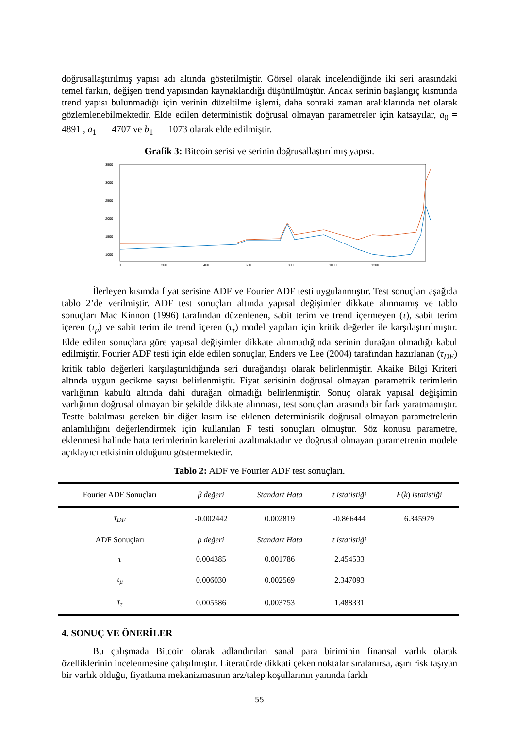doğrusallaştırılmış yapısı adı altında gösterilmiştir. Görsel olarak incelendiğinde iki seri arasındaki temel farkın, değişen trend yapısından kaynaklandığı düşünülmüştür. Ancak serinin başlangıç kısmında trend yapısı bulunmadığı için verinin düzeltilme işlemi, daha sonraki zaman aralıklarında net olarak gözlemlenebilmektedir. Elde edilen deterministik doğrusal olmayan parametreler için katsayılar, a<sub>0</sub> = 4891 , a<sub>1</sub> = −4707 ve b<sub>1</sub> = −1073 olarak elde edilmiştir.
Grafik 3: Bitcoin serisi ve serinin doğrusallaştırılmış yapısı.
3500
3000
2500
2000
1500
1000
0
200
400
600
800
1000
1200
İlerleyen kısımda fiyat serisine ADF ve Fourier ADF testi uygulanmıştır. Test sonuçları aşağıda tablo 2’de verilmiştir. ADF test sonuçları altında yapısal değişimler dikkate alınmamış ve tablo sonuçları Mac Kinnon (1996) tarafından düzenlenen, sabit terim ve trend içermeyen (τ), sabit terim içeren (τ<sub>μ</sub>) ve sabit terim ile trend içeren (τ<sub>τ</sub>) model yapıları için kritik değerler ile karşılaştırılmıştır. Elde edilen sonuçlara göre yapısal değişimler dikkate alınmadığında serinin durağan olmadığı kabul edilmiştir. Fourier ADF testi için elde edilen sonuçlar, Enders ve Lee (2004) tarafından hazırlanan (τ<sub>DF</sub>) kritik tablo değerleri karşılaştırıldığında seri durağandışı olarak belirlenmiştir. Akaike Bilgi Kriteri altında uygun gecikme sayısı belirlenmiştir. Fiyat serisinin doğrusal olmayan parametrik terimlerin varlığının kabulü altında dahi durağan olmadığı belirlenmiştir. Sonuç olarak yapısal değişimin varlığının doğrusal olmayan bir şekilde dikkate alınması, test sonuçları arasında bir fark yaratmamıştır. Testte bakılması gereken bir diğer kısım ise eklenen deterministik doğrusal olmayan parametrelerin anlamlılığını değerlendirmek için kullanılan F testi sonuçları olmuştur. Söz konusu parametre, eklenmesi halinde hata terimlerinin karelerini azaltmaktadır ve doğrusal olmayan parametrenin modele açıklayıcı etkisinin olduğunu göstermektedir.
Tablo 2: ADF ve Fourier ADF test sonuçları.
| Fourier ADF Sonuçları | β değeri | Standart Hata | t istatistiği | F ( k ) istatistiği |
| --- | --- | --- | --- | --- |
| τ<sub>DF</sub> | -0.002442 | 0.002819 | -0.866444 | 6.345979 |
| ADF Sonuçları | ρ değeri | Standart Hata | t istatistiği | |
| τ | 0.004385 | 0.001786 | 2.454533 | |
| τ<sub>μ</sub> | 0.006030 | 0.002569 | 2.347093 | |
| τ<sub>τ</sub> | 0.005586 | 0.003753 | 1.488331 | |
4. SONUÇ VE ÖNERİLER
Bu çalışmada Bitcoin olarak adlandırılan sanal para biriminin finansal varlık olarak özelliklerinin incelenmesine çalışılmıştır. Literatürde dikkati çeken noktalar sıralanırsa, aşırı risk taşıyan bir varlık olduğu, fiyatlama mekanizmasının arz/talep koşullarının yanında farklı
55